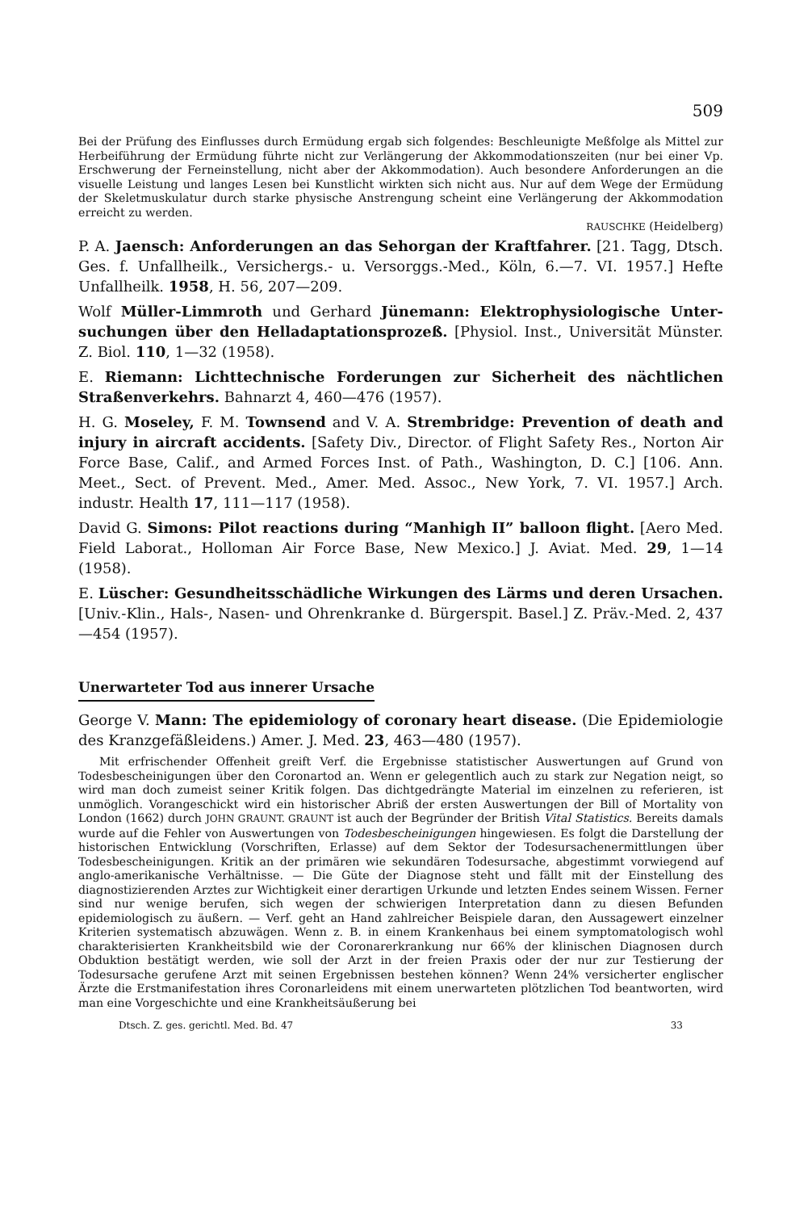509
Bei der Prüfung des Einflusses durch Ermüdung ergab sich folgendes: Beschleunigte Meßfolge als Mittel zur Herbeiführung der Ermüdung führte nicht zur Verlängerung der Akkommodations­zeiten (nur bei einer Vp. Erschwerung der Ferneinstellung, nicht aber der Akkommodation). Auch besondere Anforderungen an die visuelle Leistung und langes Lesen bei Kunstlicht wirkten sich nicht aus. Nur auf dem Wege der Ermüdung der Skeletmuskulatur durch starke physische Anstrengung scheint eine Verlängerung der Akkommodation erreicht zu werden.
RAUSCHKE (Heidelberg)
P. A. Jaensch: Anforderungen an das Sehorgan der Kraftfahrer. [21. Tagg, Dtsch. Ges. f. Unfallheilk., Versichergs.- u. Versorggs.-Med., Köln, 6.—7. VI. 1957.] Hefte Unfallheilk. 1958, H. 56, 207—209.
Wolf Müller-Limmroth und Gerhard Jünemann: Elektrophysiologische Unter­suchungen über den Helladaptationsprozeß. [Physiol. Inst., Universität Münster. Z. Biol. 110, 1—32 (1958).
E. Riemann: Lichttechnische Forderungen zur Sicherheit des nächtlichen Straßen­verkehrs. Bahnarzt 4, 460—476 (1957).
H. G. Moseley, F. M. Townsend and V. A. Strembridge: Prevention of death and injury in aircraft accidents. [Safety Div., Director. of Flight Safety Res., Norton Air Force Base, Calif., and Armed Forces Inst. of Path., Washington, D. C.] [106. Ann. Meet., Sect. of Prevent. Med., Amer. Med. Assoc., New York, 7. VI. 1957.] Arch. industr. Health 17, 111—117 (1958).
David G. Simons: Pilot reactions during “Manhigh II” balloon flight. [Aero Med. Field Laborat., Holloman Air Force Base, New Mexico.] J. Aviat. Med. 29, 1—14 (1958).
E. Lüscher: Gesundheitsschädliche Wirkungen des Lärms und deren Ursachen. [Univ.-Klin., Hals-, Nasen- und Ohrenkranke d. Bürgerspit. Basel.] Z. Präv.-Med. 2, 437—454 (1957).
Unerwarteter Tod aus innerer Ursache
George V. Mann: The epidemiology of coronary heart disease. (Die Epidemiologie des Kranzgefäßleidens.) Amer. J. Med. 23, 463—480 (1957).
Mit erfrischender Offenheit greift Verf. die Ergebnisse statistischer Auswertungen auf Grund von Todesbescheinigungen über den Coronartod an. Wenn er gelegentlich auch zu stark zur Negation neigt, so wird man doch zumeist seiner Kritik folgen. Das dichtgedrängte Material im einzelnen zu referieren, ist unmöglich. Vorangeschickt wird ein historischer Abriß der ersten Auswertungen der Bill of Mortality von London (1662) durch JOHN GRAUNT. GRAUNT ist auch der Begründer der British Vital Statistics. Bereits damals wurde auf die Fehler von Auswertungen von Todesbescheinigungen hingewiesen. Es folgt die Darstellung der historischen Entwicklung (Vorschriften, Erlasse) auf dem Sektor der Todesursachenermitt­lungen über Todesbescheinigungen. Kritik an der primären wie sekundären Todesursache, abgestimmt vorwiegend auf anglo-amerikanische Verhältnisse. — Die Güte der Diagnose steht und fällt mit der Einstellung des diagnostizierenden Arztes zur Wichtigkeit einer derartigen Urkunde und letzten Endes seinem Wissen. Ferner sind nur wenige berufen, sich wegen der schwierigen Interpretation dann zu diesen Befunden epidemiologisch zu äußern. — Verf. geht an Hand zahlreicher Beispiele daran, den Aussagewert einzelner Kriterien systematisch abzuwägen. Wenn z. B. in einem Krankenhaus bei einem symptomatologisch wohl charakteri­sierten Krankheitsbild wie der Coronarerkrankung nur 66% der klinischen Diagnosen durch Obduktion bestätigt werden, wie soll der Arzt in der freien Praxis oder der nur zur Testierung der Todesursache gerufene Arzt mit seinen Ergebnissen bestehen können? Wenn 24% ver­sicherter englischer Ärzte die Erstmanifestation ihres Coronarleidens mit einem unerwarteten plötzlichen Tod beantworten, wird man eine Vorgeschichte und eine Krankheitsäußerung bei
Dtsch. Z. ges. gerichtl. Med. Bd. 47 33